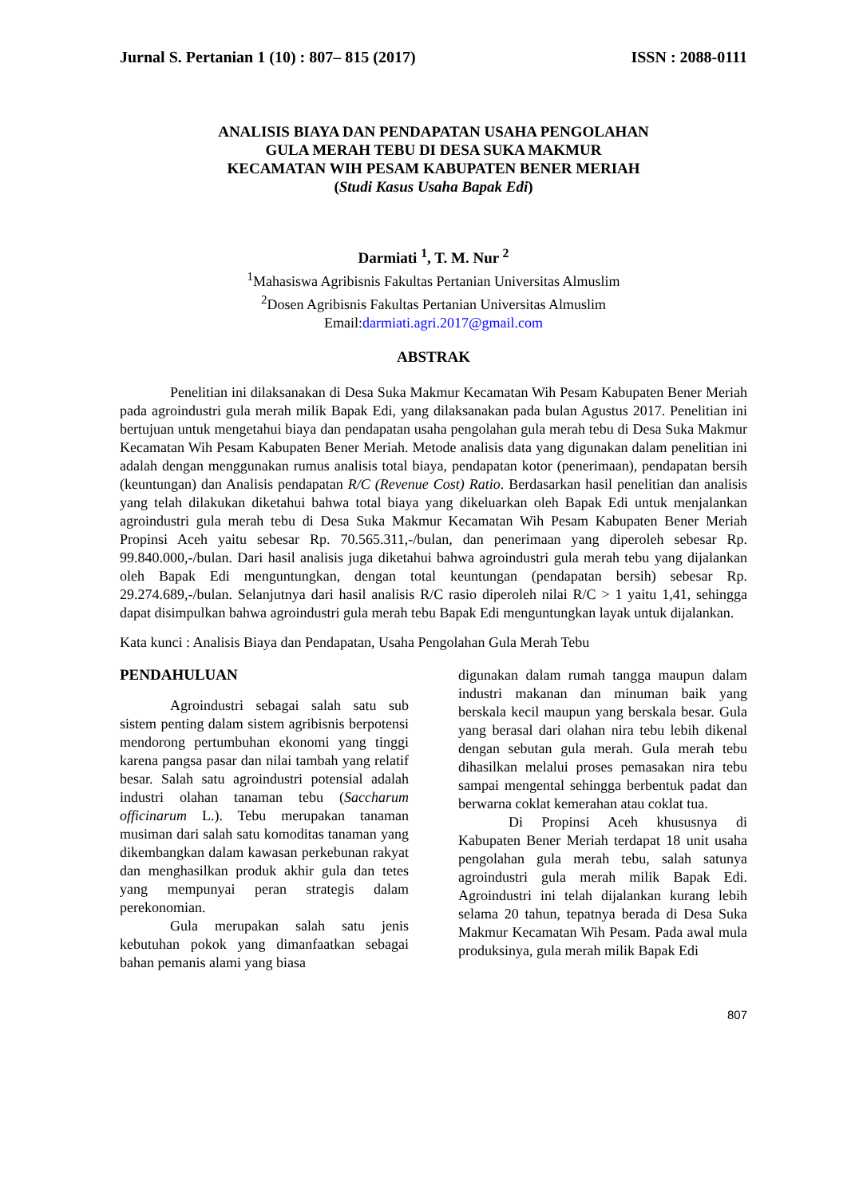Jurnal S. Pertanian 1 (10) : 807– 815 (2017) ISSN : 2088-0111
ANALISIS BIAYA DAN PENDAPATAN USAHA PENGOLAHAN
GULA MERAH TEBU DI DESA SUKA MAKMUR
KECAMATAN WIH PESAM KABUPATEN BENER MERIAH
(Studi Kasus Usaha Bapak Edi)
Darmiati <sup>1</sup>, T. M. Nur <sup>2</sup>
<sup>1</sup> Mahasiswa Agribisnis Fakultas Pertanian Universitas Almuslim
<sup>2</sup> Dosen Agribisnis Fakultas Pertanian Universitas Almuslim
Email:darmiati.agri.2017@gmail.com
ABSTRAK
Penelitian ini dilaksanakan di Desa Suka Makmur Kecamatan Wih Pesam Kabupaten Bener Meriah pada agroindustri gula merah milik Bapak Edi, yang dilaksanakan pada bulan Agustus 2017. Penelitian ini bertujuan untuk mengetahui biaya dan pendapatan usaha pengolahan gula merah tebu di Desa Suka Makmur Kecamatan Wih Pesam Kabupaten Bener Meriah. Metode analisis data yang digunakan dalam penelitian ini adalah dengan menggunakan rumus analisis total biaya, pendapatan kotor (penerimaan), pendapatan bersih (keuntungan) dan Analisis pendapatan R/C (Revenue Cost) Ratio. Berdasarkan hasil penelitian dan analisis yang telah dilakukan diketahui bahwa total biaya yang dikeluarkan oleh Bapak Edi untuk menjalankan agroindustri gula merah tebu di Desa Suka Makmur Kecamatan Wih Pesam Kabupaten Bener Meriah Propinsi Aceh yaitu sebesar Rp. 70.565.311,-/bulan, dan penerimaan yang diperoleh sebesar Rp. 99.840.000,-/bulan. Dari hasil analisis juga diketahui bahwa agroindustri gula merah tebu yang dijalankan oleh Bapak Edi menguntungkan, dengan total keuntungan (pendapatan bersih) sebesar Rp. 29.274.689,-/bulan. Selanjutnya dari hasil analisis R/C rasio diperoleh nilai R/C > 1 yaitu 1,41, sehingga dapat disimpulkan bahwa agroindustri gula merah tebu Bapak Edi menguntungkan layak untuk dijalankan.
Kata kunci : Analisis Biaya dan Pendapatan, Usaha Pengolahan Gula Merah Tebu
PENDAHULUAN
Agroindustri sebagai salah satu sub sistem penting dalam sistem agribisnis berpotensi mendorong pertumbuhan ekonomi yang tinggi karena pangsa pasar dan nilai tambah yang relatif besar. Salah satu agroindustri potensial adalah industri olahan tanaman tebu (Saccharum officinarum L.). Tebu merupakan tanaman musiman dari salah satu komoditas tanaman yang dikembangkan dalam kawasan perkebunan rakyat dan menghasilkan produk akhir gula dan tetes yang mempunyai peran strategis dalam perekonomian.
Gula merupakan salah satu jenis kebutuhan pokok yang dimanfaatkan sebagai bahan pemanis alami yang biasa
digunakan dalam rumah tangga maupun dalam industri makanan dan minuman baik yang berskala kecil maupun yang berskala besar. Gula yang berasal dari olahan nira tebu lebih dikenal dengan sebutan gula merah. Gula merah tebu dihasilkan melalui proses pemasakan nira tebu sampai mengental sehingga berbentuk padat dan berwarna coklat kemerahan atau coklat tua.
Di Propinsi Aceh khususnya di Kabupaten Bener Meriah terdapat 18 unit usaha pengolahan gula merah tebu, salah satunya agroindustri gula merah milik Bapak Edi. Agroindustri ini telah dijalankan kurang lebih selama 20 tahun, tepatnya berada di Desa Suka Makmur Kecamatan Wih Pesam. Pada awal mula produksinya, gula merah milik Bapak Edi
807